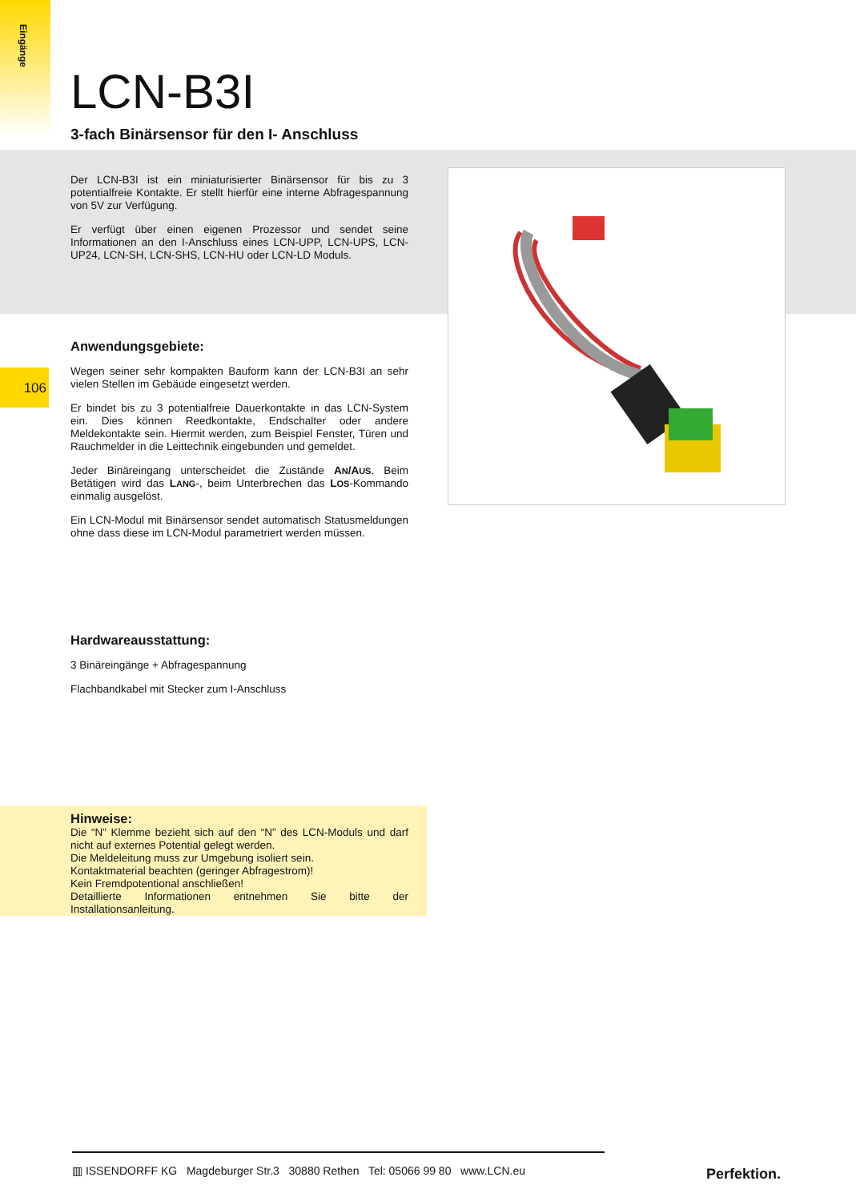Eingänge
106
LCN-B3I
3-fach Binärsensor für den I- Anschluss
Der LCN-B3I ist ein miniaturisierter Binärsensor für bis zu 3 potentialfreie Kontakte. Er stellt hierfür eine interne Abfragespannung von 5V zur Verfügung.
Er verfügt über einen eigenen Prozessor und sendet seine Informationen an den I-Anschluss eines LCN-UPP, LCN-UPS, LCN-UP24, LCN-SH, LCN-SHS, LCN-HU oder LCN-LD Moduls.
Anwendungsgebiete:
Wegen seiner sehr kompakten Bauform kann der LCN-B3I an sehr vielen Stellen im Gebäude eingesetzt werden.
Er bindet bis zu 3 potentialfreie Dauerkontakte in das LCN-System ein. Dies können Reedkontakte, Endschalter oder andere Meldekontakte sein. Hiermit werden, zum Beispiel Fenster, Türen und Rauchmelder in die Leittechnik eingebunden und gemeldet.
Jeder Binäreingang unterscheidet die Zustände AN/AUS. Beim Betätigen wird das LANG-, beim Unterbrechen das LOS-Kommando einmalig ausgelöst.
Ein LCN-Modul mit Binärsensor sendet automatisch Statusmeldungen ohne dass diese im LCN-Modul parametriert werden müssen.
Hardwareausstattung:
3 Binäreingänge + Abfragespannung
Flachbandkabel mit Stecker zum I-Anschluss
Hinweise:
Die “N” Klemme bezieht sich auf den “N” des LCN-Moduls und darf nicht auf externes Potential gelegt werden.
Die Meldeleitung muss zur Umgebung isoliert sein.
Kontaktmaterial beachten (geringer Abfragestrom)!
Kein Fremdpotentional anschließen!
Detaillierte Informationen entnehmen Sie bitte der Installationsanleitung.
▥ ISSENDORFF KG Magdeburger Str.3 30880 Rethen Tel: 05066 99 80 www.LCN.eu
Perfektion.